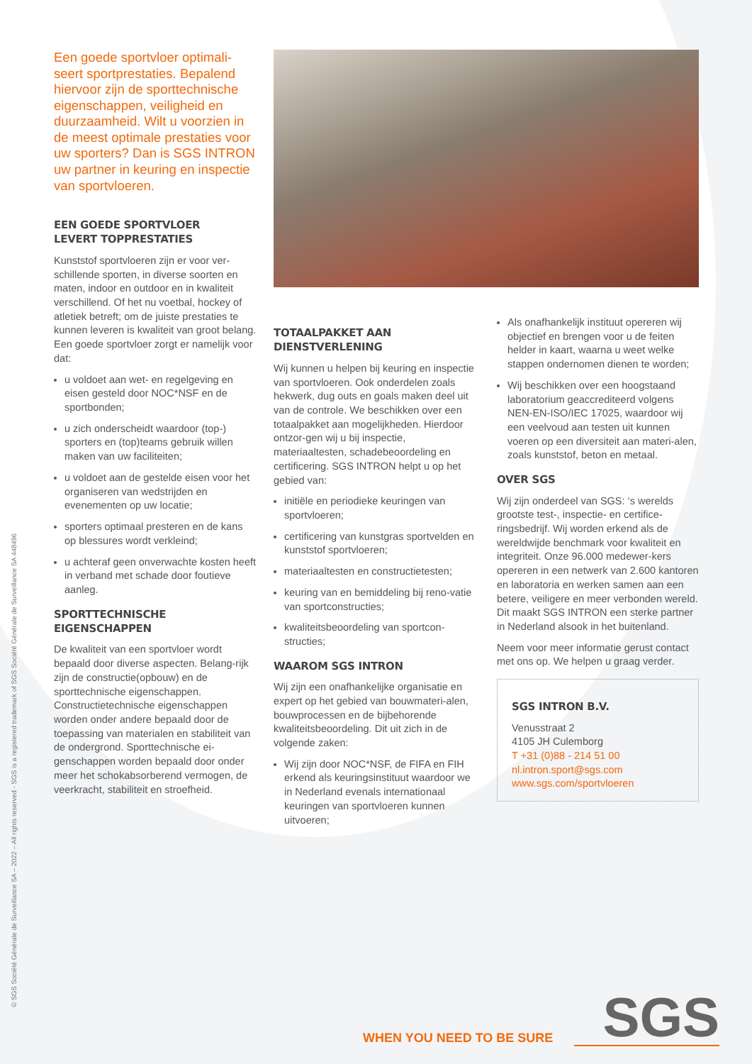Een goede sportvloer optimali-seert sportprestaties. Bepalend hiervoor zijn de sporttechnische eigenschappen, veiligheid en duurzaamheid. Wilt u voorzien in de meest optimale prestaties voor uw sporters? Dan is SGS INTRON uw partner in keuring en inspectie van sportvloeren.
EEN GOEDE SPORTVLOER
LEVERT TOPPRESTATIES
Kunststof sportvloeren zijn er voor ver-schillende sporten, in diverse soorten en maten, indoor en outdoor en in kwaliteit verschillend. Of het nu voetbal, hockey of atletiek betreft; om de juiste prestaties te kunnen leveren is kwaliteit van groot belang. Een goede sportvloer zorgt er namelijk voor dat:
u voldoet aan wet- en regelgeving en eisen gesteld door NOC*NSF en de sportbonden;
u zich onderscheidt waardoor (top-) sporters en (top)teams gebruik willen maken van uw faciliteiten;
u voldoet aan de gestelde eisen voor het organiseren van wedstrijden en evenementen op uw locatie;
sporters optimaal presteren en de kans op blessures wordt verkleind;
u achteraf geen onverwachte kosten heeft in verband met schade door foutieve aanleg.
SPORTTECHNISCHE EIGENSCHAPPEN
De kwaliteit van een sportvloer wordt bepaald door diverse aspecten. Belang-rijk zijn de constructie(opbouw) en de sporttechnische eigenschappen. Constructietechnische eigenschappen worden onder andere bepaald door de toepassing van materialen en stabiliteit van de ondergrond. Sporttechnische ei-genschappen worden bepaald door onder meer het schokabsorberend vermogen, de veerkracht, stabiliteit en stroefheid.
TOTAALPAKKET AAN DIENSTVERLENING
Wij kunnen u helpen bij keuring en inspectie van sportvloeren. Ook onderdelen zoals hekwerk, dug outs en goals maken deel uit van de controle. We beschikken over een totaalpakket aan mogelijkheden. Hierdoor ontzor-gen wij u bij inspectie, materiaaltesten, schadebeoordeling en certificering. SGS INTRON helpt u op het gebied van:
initiële en periodieke keuringen van sportvloeren;
certificering van kunstgras sportvelden en kunststof sportvloeren;
materiaaltesten en constructietesten;
keuring van en bemiddeling bij reno-vatie van sportconstructies;
kwaliteitsbeoordeling van sportcon-structies;
WAAROM SGS INTRON
Wij zijn een onafhankelijke organisatie en expert op het gebied van bouwmateri-alen, bouwprocessen en de bijbehorende kwaliteitsbeoordeling. Dit uit zich in de volgende zaken:
Wij zijn door NOC*NSF, de FIFA en FIH erkend als keuringsinstituut waardoor we in Nederland evenals internationaal keuringen van sportvloeren kunnen uitvoeren;
Als onafhankelijk instituut opereren wij objectief en brengen voor u de feiten helder in kaart, waarna u weet welke stappen ondernomen dienen te worden;
Wij beschikken over een hoogstaand laboratorium geaccrediteerd volgens NEN-EN-ISO/IEC 17025, waardoor wij een veelvoud aan testen uit kunnen voeren op een diversiteit aan materi-alen, zoals kunststof, beton en metaal.
OVER SGS
Wij zijn onderdeel van SGS: ‘s werelds grootste test-, inspectie- en certifice-ringsbedrijf. Wij worden erkend als de wereldwijde benchmark voor kwaliteit en integriteit. Onze 96.000 medewer-kers opereren in een netwerk van 2.600 kantoren en laboratoria en werken samen aan een betere, veiligere en meer verbonden wereld. Dit maakt SGS INTRON een sterke partner in Nederland alsook in het buitenland.
Neem voor meer informatie gerust contact met ons op. We helpen u graag verder.
SGS INTRON B.V.
Venusstraat 2
4105 JH Culemborg
T +31 (0)88 - 214 51 00
nl.intron.sport@sgs.com
www.sgs.com/sportvloeren
© SGS Société Générale de Surveillance SA – 2022 – All rights reserved - SGS is a registered trademark of SGS Société Générale de Surveillance SA 448496
WHEN YOU NEED TO BE SURE
SGS